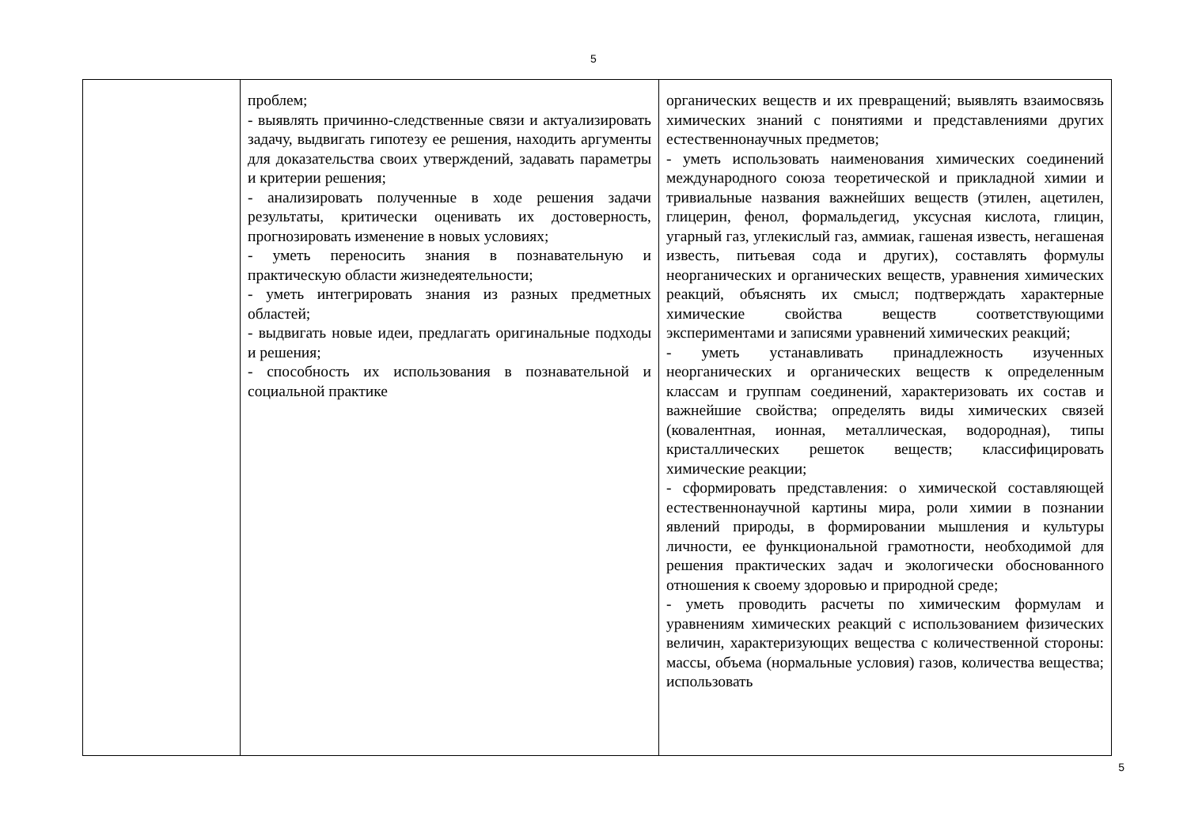5
| | проблем; - выявлять причинно-следственные связи и актуализировать задачу, выдвигать гипотезу ее решения, находить аргументы для доказательства своих утверждений, задавать параметры и критерии решения; - анализировать полученные в ходе решения задачи результаты, критически оценивать их достоверность, прогнозировать изменение в новых условиях; - уметь переносить знания в познавательную и практическую области жизнедеятельности; - уметь интегрировать знания из разных предметных областей; - выдвигать новые идеи, предлагать оригинальные подходы и решения; - способность их использования в познавательной и социальной практике | органических веществ и их превращений; выявлять взаимосвязь химических знаний с понятиями и представлениями других естественнонаучных предметов; - уметь использовать наименования химических соединений международного союза теоретической и прикладной химии и тривиальные названия важнейших веществ (этилен, ацетилен, глицерин, фенол, формальдегид, уксусная кислота, глицин, угарный газ, углекислый газ, аммиак, гашеная известь, негашеная известь, питьевая сода и других), составлять формулы неорганических и органических веществ, уравнения химических реакций, объяснять их смысл; подтверждать характерные химические свойства веществ соответствующими экспериментами и записями уравнений химических реакций; - уметь устанавливать принадлежность изученных неорганических и органических веществ к определенным классам и группам соединений, характеризовать их состав и важнейшие свойства; определять виды химических связей (ковалентная, ионная, металлическая, водородная), типы кристаллических решеток веществ; классифицировать химические реакции; - сформировать представления: о химической составляющей естественнонаучной картины мира, роли химии в познании явлений природы, в формировании мышления и культуры личности, ее функциональной грамотности, необходимой для решения практических задач и экологически обоснованного отношения к своему здоровью и природной среде; - уметь проводить расчеты по химическим формулам и уравнениям химических реакций с использованием физических величин, характеризующих вещества с количественной стороны: массы, объема (нормальные условия) газов, количества вещества; использовать |
5